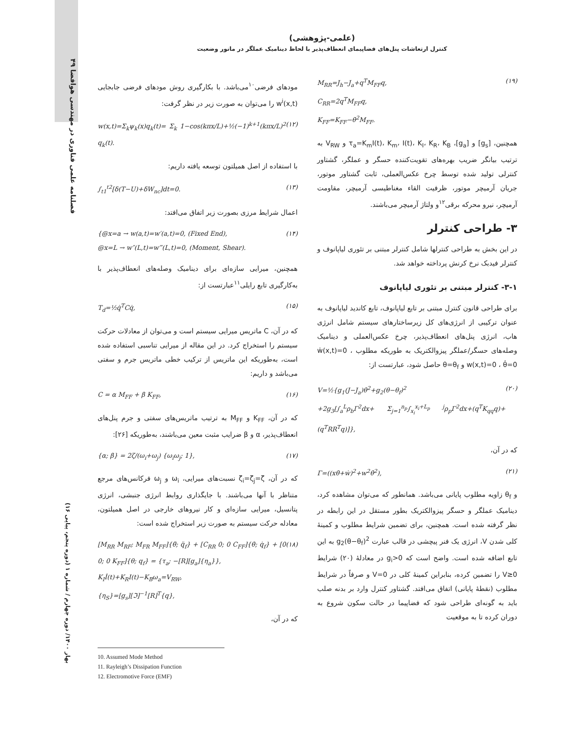۴۹ فصلنامه علمی فناوری در مهندسی هوافضا
بهار ۱۴۰۰/ دوره چهارم / شماره ۱ (دوره پنجم، پیاپی ۱۶)
(علمی-پژوهشی)
کنترل ارتعاشات پنل‌های فضاپیمای انعطاف‌پذیر با لحاظ دینامیک عملگر در مانور وضعیت
مودهای فرضی<sup>۱۰</sup>می‌باشد. با بکارگیری روش مودهای فرضی جابجایی w<sup>i</sup>(x,t) را می‌توان به صورت زیر در نظر گرفت:
w(x,t)=Σ<sub>k</sub>ψ<sub>k</sub>(x)q<sub>k</sub>(t)= Σ<sub>k</sub> 1−cos(kπx/L)+½(−1)<sup>k+1</sup>(kπx/L)<sup>2</sup> q<sub>k</sub>(t). (۱۲)
با استفاده از اصل همیلتون توسعه یافته داریم:
∫<sub>t1</sub><sup>t2</sup>[δ(T−U)+δW<sub>nc</sub>]dt=0. (۱۳)
اعمال شرایط مرزی بصورت زیر اتفاق می‌افتد:
{@x=a → w(a,t)=w′(a,t)=0, (Fixed End),
@x=L → w″(L,t)=w‴(L,t)=0, (Moment, Shear). (۱۴)
همچنین، میرایی سازه‌ای برای دینامیک وصله‌های انعطاف‌پذیر با به‌کارگیری تابع رایلی<sup>۱۱</sup>عبارتست از:
T<sub>d</sub>=½q̇<sup>T</sup>Cq̇, (۱۵)
که در آن، C ماتریس میرایی سیستم است و می‌توان از معادلات حرکت سیستم را استخراج کرد. در این مقاله از میرایی تناسبی استفاده شده است، به‌طوریکه این ماتریس از ترکیب خطی ماتریس جرم و سفتی می‌باشد و داریم:
C = α M<sub>FF</sub> + β K<sub>FF</sub>, (۱۶)
که در آن، K<sub>FF</sub> و M<sub>FF</sub> به ترتیب ماتریس‌های سفتی و جرم پنل‌های انعطاف‌پذیر، α و β ضرایب مثبت معین می‌باشند، به‌طوریکه [۲۶]:
{α; β} = 2ζ/(ω<sub>i</sub>+ω<sub>j</sub>) {ω<sub>i</sub>ω<sub>j</sub>; 1}, (۱۷)
که در آن، ζ<sub>i</sub>=ζ<sub>j</sub>=ζ نسبت‌های میرایی، ω<sub>i</sub> و ω<sub>j</sub> فرکانس‌های مرجع متناظر با آنها می‌باشند. با جایگذاری روابط انرژی جنبشی، انرژی پتانسیل، میرایی سازه‌ای و کار نیروهای خارجی در اصل همیلتون، معادله حرکت سیستم به صورت زیر استخراج شده است:
[M<sub>RR</sub> M<sub>RF</sub>; M<sub>FR</sub> M<sub>FF</sub>]{θ̈; q̈<sub>f</sub>} + [C<sub>RR</sub> 0; 0 C<sub>FF</sub>]{θ̇; q̇<sub>f</sub>} + [0 0; 0 K<sub>FF</sub>]{θ; q<sub>f</sub>} = {τ<sub>a</sub>; −[R][g<sub>a</sub>]{η<sub>a</sub>}},
K<sub>I</sub>İ(t)+K<sub>R</sub>I(t)−K<sub>B</sub>ω<sub>a</sub>=V<sub>RW</sub>,
{η<sub>S</sub>}=[g<sub>s</sub>][ℑ]<sup>−1</sup>[R]<sup>T</sup>{q}, (۱۸)
که در آن،
M<sub>RR</sub>=J<sub>h</sub>−J<sub>a</sub>+q<sup>T</sup>M<sub>FF</sub>q,
C<sub>RR</sub>=2q<sup>T</sup>M<sub>FF</sub>q,
K<sub>FF</sub>=K<sub>FF</sub>−θ̇<sup>2</sup>M<sub>FF</sub>. (۱۹)
همچنین، [g<sub>s</sub>] و [g<sub>a</sub>]، τ<sub>a</sub>=K<sub>m</sub>I(t)، K<sub>m</sub>، I(t)، K<sub>I</sub>، K<sub>R</sub>، K<sub>B</sub> و V<sub>RW</sub> به ترتیب بیانگر ضریب بهره‌های تقویت‌کننده حسگر و عملگر، گشتاور کنترلی تولید شده توسط چرخ عکس‌العملی، ثابت گشتاور موتور، جریان آرمیچر موتور، ظرفیت القاء مغناطیسی آرمیچر، مقاومت آرمیچر، نیرو محرکه برقی<sup>۱۲</sup>و ولتاژ آرمیچر می‌باشند.
۳- طراحی کنترلر
در این بخش به طراحی کنترلها شامل کنترلر مبتنی بر تئوری لیاپانوف و کنترلر فیدبک نرخ کرنش پرداخته خواهد شد.
۳-۱- کنترلر مبتنی بر تئوری لیاپانوف
برای طراحی قانون کنترل مبتنی بر تابع لیاپانوف، تابع کاندید لیاپانوف به عنوان ترکیبی از انرژی‌های کل زیرساختارهای سیستم شامل انرژی هاب، انرژی پنل‌های انعطاف‌پذیر، چرخ عکس‌العملی و دینامیک وصله‌های حسگر/عملگر پیزوالکتریک به طوریکه مطلوب ẇ(x,t)=0 ، w(x,t)=0 ، θ̇=0 و θ=θ<sub>f</sub> حاصل شود، عبارتست از:
V=½{g<sub>1</sub>(J−J<sub>a</sub>)θ̇<sup>2</sup>+g<sub>2</sub>(θ−θ<sub>f</sub>)<sup>2</sup>
+2g<sub>3</sub>[∫<sub>a</sub><sup>L</sup>ρ<sub>b</sub>Γ<sup>2</sup>dx+ Σ<sub>j=1</sub><sup>n<sub>p</sub></sup>∫<sub>x<sub>i</sub></sub><sup>x<sub>i</sub>+L<sub>p</sub></sup> <sup>j</sup>ρ<sub>p</sub>Γ<sup>2</sup>dx+(q<sup>T</sup>K<sub>qq</sub>q)+(q<sup>T</sup>RR<sup>T</sup>q)]}, (۲۰)
که در آن،
Γ=((xθ̇+ẇ)<sup>2</sup>+w<sup>2</sup>θ̇<sup>2</sup>), (۲۱)
و θ<sub>f</sub> زاویه مطلوب پایانی می‌باشد. همانطور که می‌توان مشاهده کرد، دینامیک عملگر و حسگر پیزوالکتریک بطور مستقل در این رابطه در نظر گرفته شده است. همچنین، برای تضمین شرایط مطلوب و کمینهٔ کلی شدن V، انرژی یک فنر پیچشی در قالب عبارت g<sub>2</sub>(θ−θ<sub>f</sub>)<sup>2</sup> به این تابع اضافه شده است. واضح است که g<sub>i</sub>>0 در معادلهٔ (۲۰) شرایط V≥0 را تضمین کرده، بنابراین کمینهٔ کلی در V=0 و صرفاً در شرایط مطلوب (نقطهٔ پایانی) اتفاق می‌افتد. گشتاور کنترل وارد بر بدنه صلب باید به گونه‌ای طراحی شود که فضاپیما در حالت سکون شروع به دوران کرده تا به موقعیت
10. Assumed Mode Method
11. Rayleigh’s Dissipation Function
12. Electromotive Force (EMF)